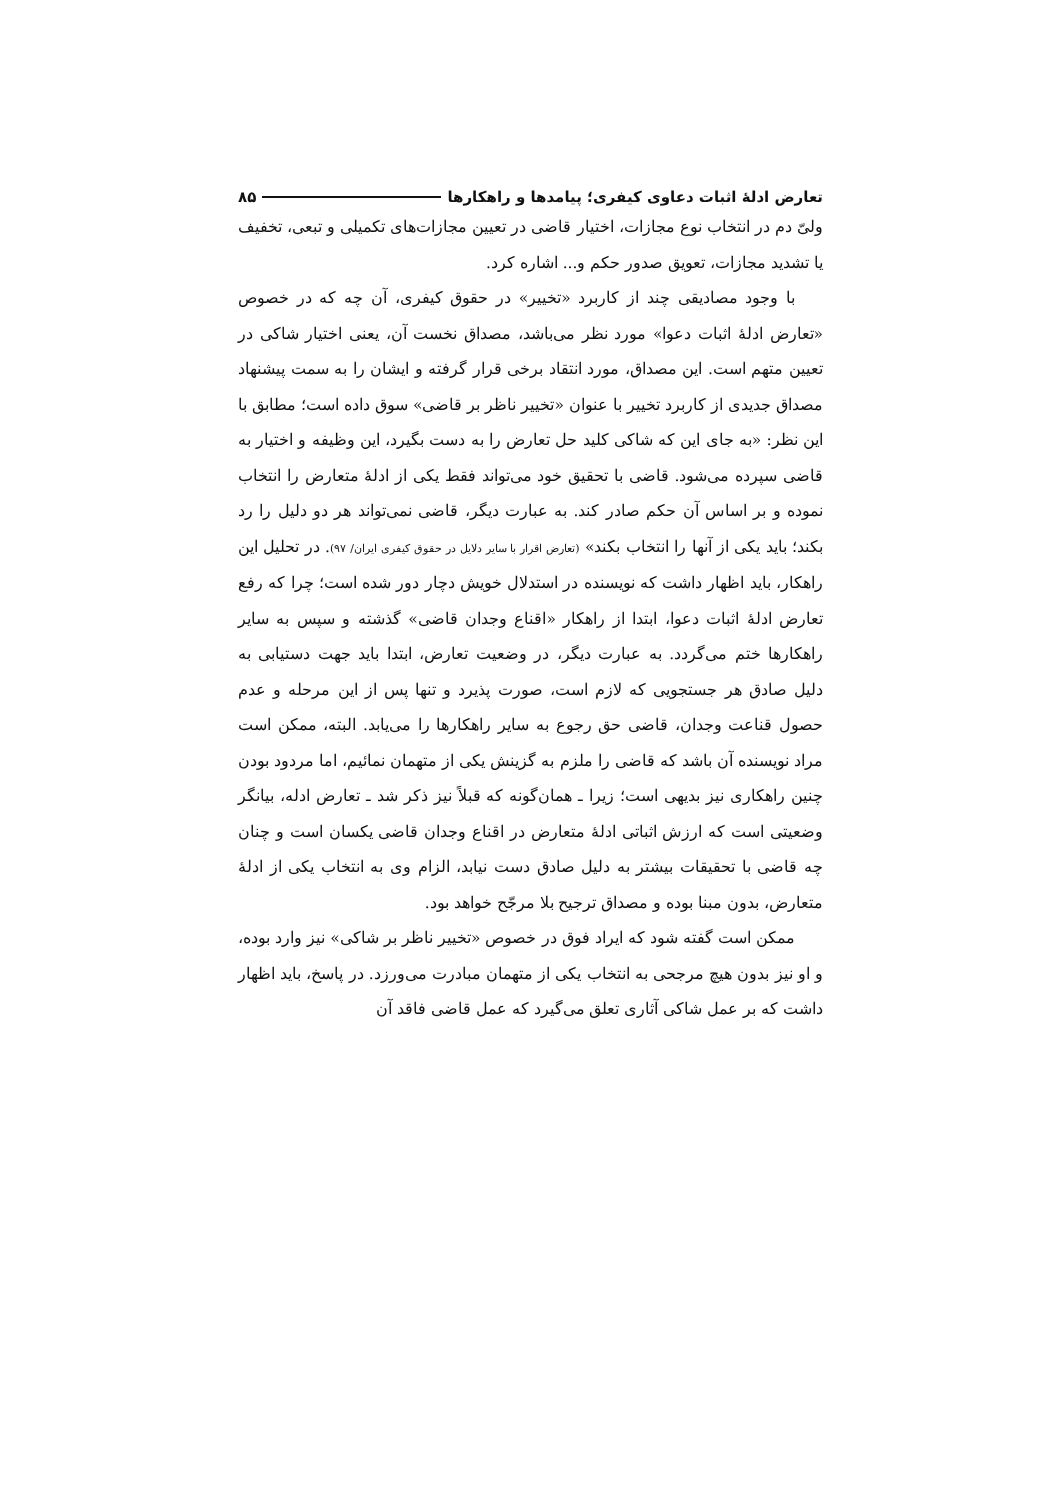تعارض ادلۀ اثبات دعاوی کیفری؛ پیامدها و راهکارها ۸۵
ولیّ دم در انتخاب نوع مجازات، اختیار قاضی در تعیین مجازات‌های تکمیلی و تبعی، تخفیف یا تشدید مجازات، تعویق صدور حکم و... اشاره کرد.
با وجود مصادیقی چند از کاربرد «تخییر» در حقوق کیفری، آن چه که در خصوص «تعارض ادلۀ اثبات دعوا» مورد نظر می‌باشد، مصداق نخست آن، یعنی اختیار شاکی در تعیین متهم است. این مصداق، مورد انتقاد برخی قرار گرفته و ایشان را به سمت پیشنهاد مصداق جدیدی از کاربرد تخییر با عنوان «تخییر ناظر بر قاضی» سوق داده است؛ مطابق با این نظر: «به جای این که شاکی کلید حل تعارض را به دست بگیرد، این وظیفه و اختیار به قاضی سپرده می‌شود. قاضی با تحقیق خود می‌تواند فقط یکی از ادلۀ متعارض را انتخاب نموده و بر اساس آن حکم صادر کند. به عبارت دیگر، قاضی نمی‌تواند هر دو دلیل را رد بکند؛ باید یکی از آنها را انتخاب بکند» (تعارض اقرار با سایر دلایل در حقوق کیفری ایران/ ۹۷). در تحلیل این راهکار، باید اظهار داشت که نویسنده در استدلال خویش دچار دور شده است؛ چرا که رفع تعارض ادلۀ اثبات دعوا، ابتدا از راهکار «اقناع وجدان قاضی» گذشته و سپس به سایر راهکارها ختم می‌گردد. به عبارت دیگر، در وضعیت تعارض، ابتدا باید جهت دستیابی به دلیل صادق هر جستجویی که لازم است، صورت پذیرد و تنها پس از این مرحله و عدم حصول قناعت وجدان، قاضی حق رجوع به سایر راهکارها را می‌یابد. البته، ممکن است مراد نویسنده آن باشد که قاضی را ملزم به گزینش یکی از متهمان نمائیم، اما مردود بودن چنین راهکاری نیز بدیهی است؛ زیرا ـ همان‌گونه که قبلاً نیز ذکر شد ـ تعارض ادله، بیانگر وضعیتی است که ارزش اثباتی ادلۀ متعارض در اقناع وجدان قاضی یکسان است و چنان چه قاضی با تحقیقات بیشتر به دلیل صادق دست نیابد، الزام وی به انتخاب یکی از ادلۀ متعارض، بدون مبنا بوده و مصداق ترجیح بلا مرجّح خواهد بود.
ممکن است گفته شود که ایراد فوق در خصوص «تخییر ناظر بر شاکی» نیز وارد بوده، و او نیز بدون هیچ مرجحی به انتخاب یکی از متهمان مبادرت می‌ورزد. در پاسخ، باید اظهار داشت که بر عمل شاکی آثاری تعلق می‌گیرد که عمل قاضی فاقد آن